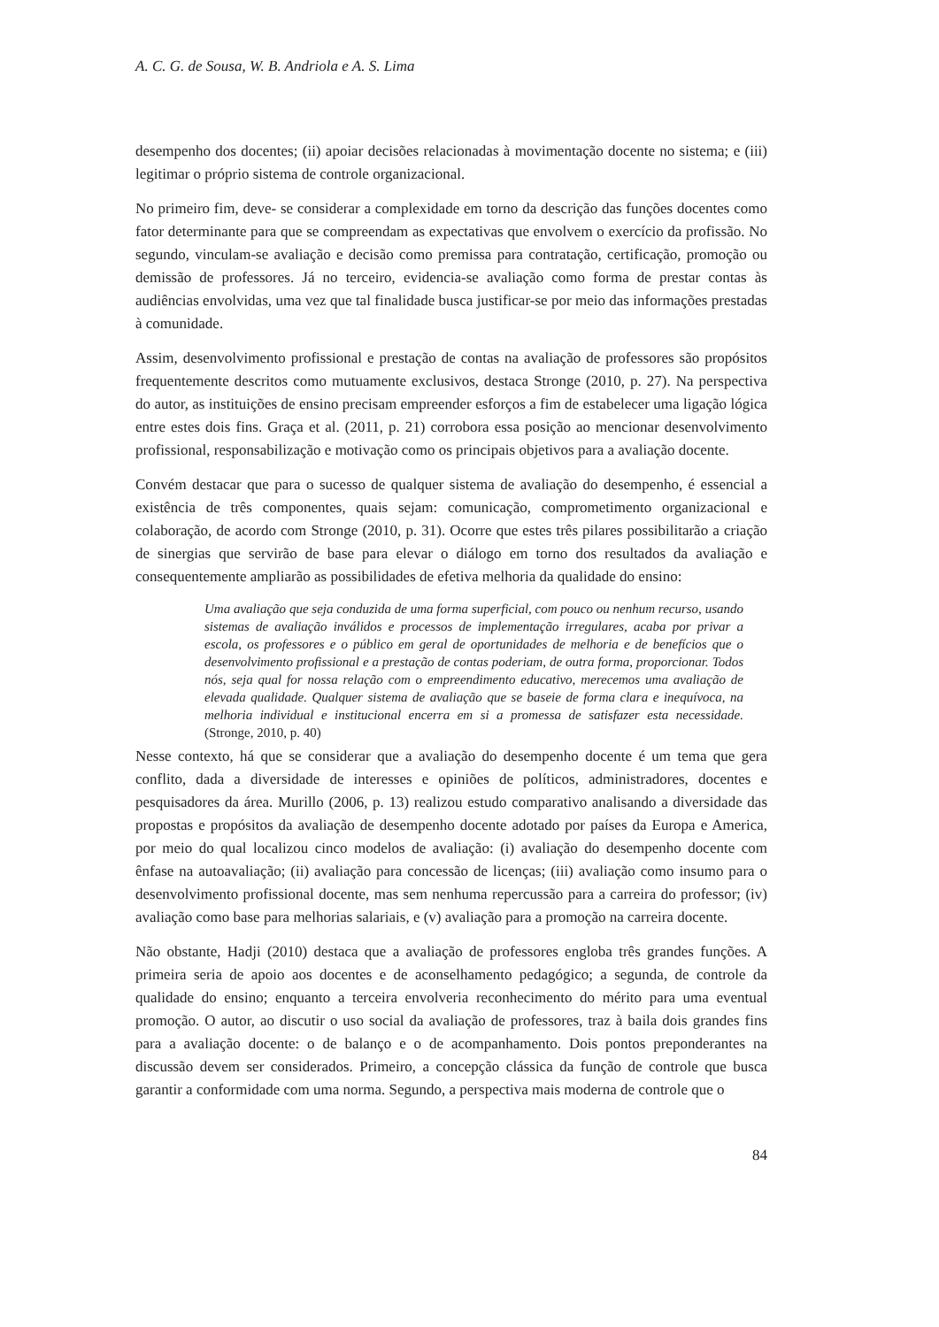A. C. G. de Sousa, W. B. Andriola e A. S. Lima
desempenho dos docentes; (ii) apoiar decisões relacionadas à movimentação docente no sistema; e (iii) legitimar o próprio sistema de controle organizacional.
No primeiro fim, deve- se considerar a complexidade em torno da descrição das funções docentes como fator determinante para que se compreendam as expectativas que envolvem o exercício da profissão. No segundo, vinculam-se avaliação e decisão como premissa para contratação, certificação, promoção ou demissão de professores. Já no terceiro, evidencia-se avaliação como forma de prestar contas às audiências envolvidas, uma vez que tal finalidade busca justificar-se por meio das informações prestadas à comunidade.
Assim, desenvolvimento profissional e prestação de contas na avaliação de professores são propósitos frequentemente descritos como mutuamente exclusivos, destaca Stronge (2010, p. 27). Na perspectiva do autor, as instituições de ensino precisam empreender esforços a fim de estabelecer uma ligação lógica entre estes dois fins. Graça et al. (2011, p. 21) corrobora essa posição ao mencionar desenvolvimento profissional, responsabilização e motivação como os principais objetivos para a avaliação docente.
Convém destacar que para o sucesso de qualquer sistema de avaliação do desempenho, é essencial a existência de três componentes, quais sejam: comunicação, comprometimento organizacional e colaboração, de acordo com Stronge (2010, p. 31). Ocorre que estes três pilares possibilitarão a criação de sinergias que servirão de base para elevar o diálogo em torno dos resultados da avaliação e consequentemente ampliarão as possibilidades de efetiva melhoria da qualidade do ensino:
Uma avaliação que seja conduzida de uma forma superficial, com pouco ou nenhum recurso, usando sistemas de avaliação inválidos e processos de implementação irregulares, acaba por privar a escola, os professores e o público em geral de oportunidades de melhoria e de benefícios que o desenvolvimento profissional e a prestação de contas poderiam, de outra forma, proporcionar. Todos nós, seja qual for nossa relação com o empreendimento educativo, merecemos uma avaliação de elevada qualidade. Qualquer sistema de avaliação que se baseie de forma clara e inequívoca, na melhoria individual e institucional encerra em si a promessa de satisfazer esta necessidade. (Stronge, 2010, p. 40)
Nesse contexto, há que se considerar que a avaliação do desempenho docente é um tema que gera conflito, dada a diversidade de interesses e opiniões de políticos, administradores, docentes e pesquisadores da área. Murillo (2006, p. 13) realizou estudo comparativo analisando a diversidade das propostas e propósitos da avaliação de desempenho docente adotado por países da Europa e America, por meio do qual localizou cinco modelos de avaliação: (i) avaliação do desempenho docente com ênfase na autoavaliação; (ii) avaliação para concessão de licenças; (iii) avaliação como insumo para o desenvolvimento profissional docente, mas sem nenhuma repercussão para a carreira do professor; (iv) avaliação como base para melhorias salariais, e (v) avaliação para a promoção na carreira docente.
Não obstante, Hadji (2010) destaca que a avaliação de professores engloba três grandes funções. A primeira seria de apoio aos docentes e de aconselhamento pedagógico; a segunda, de controle da qualidade do ensino; enquanto a terceira envolveria reconhecimento do mérito para uma eventual promoção. O autor, ao discutir o uso social da avaliação de professores, traz à baila dois grandes fins para a avaliação docente: o de balanço e o de acompanhamento. Dois pontos preponderantes na discussão devem ser considerados. Primeiro, a concepção clássica da função de controle que busca garantir a conformidade com uma norma. Segundo, a perspectiva mais moderna de controle que o
84